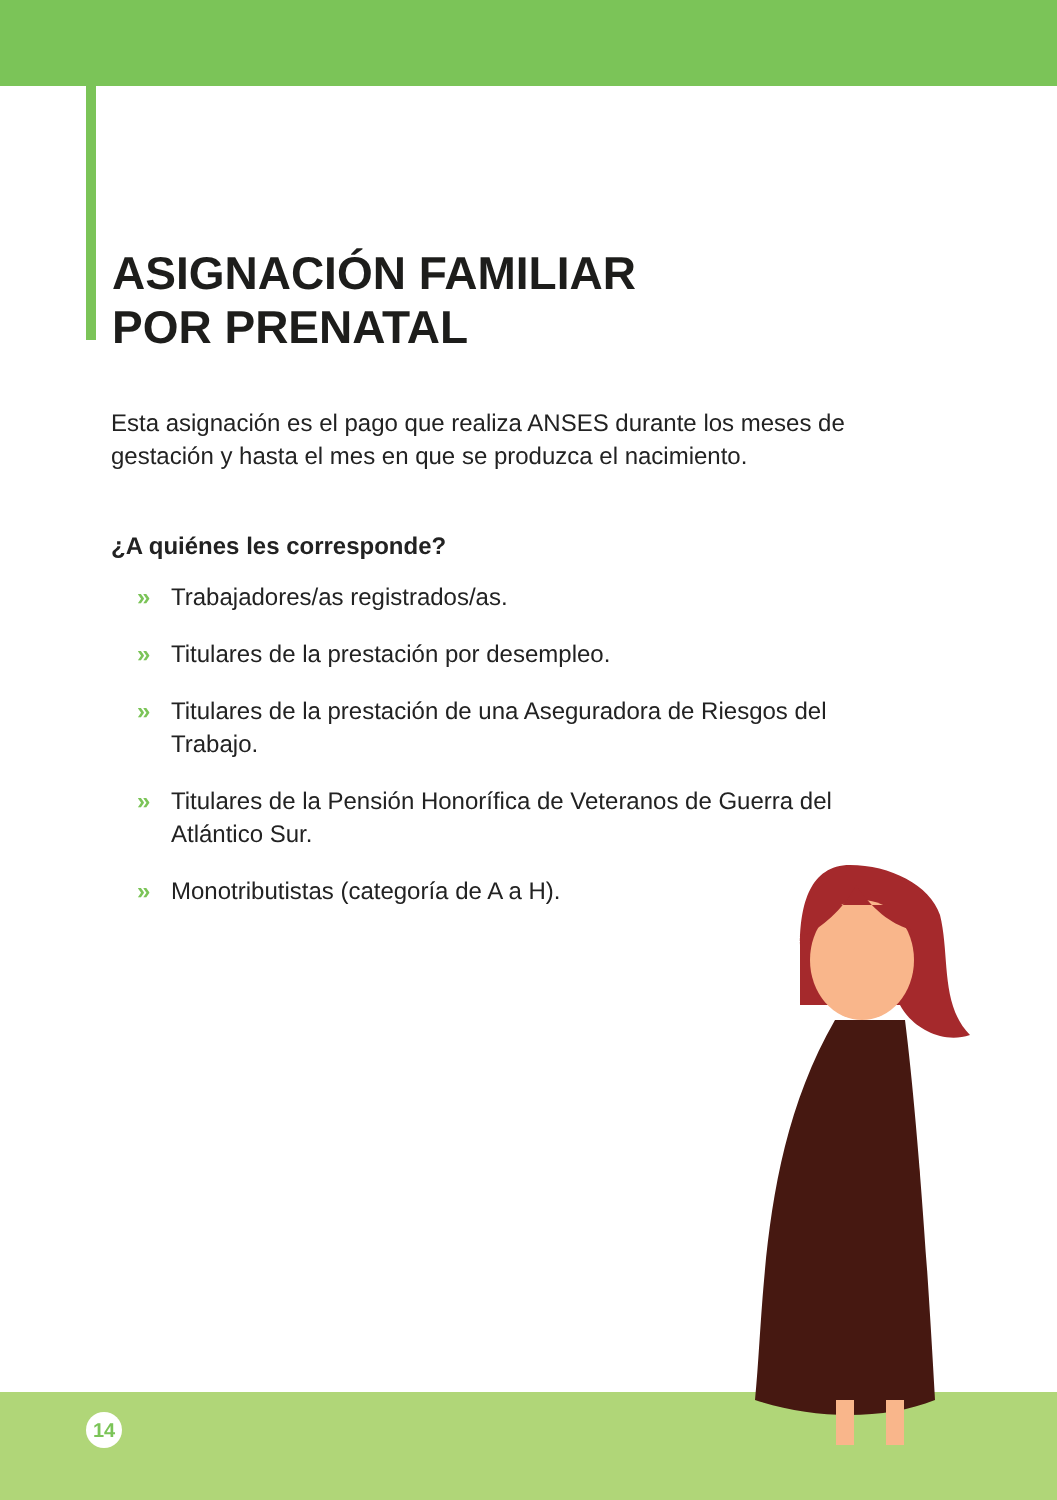ASIGNACIÓN FAMILIAR
POR PRENATAL
Esta asignación es el pago que realiza ANSES durante los meses de gestación y hasta el mes en que se produzca el nacimiento.
¿A quiénes les corresponde?
» Trabajadores/as registrados/as.
» Titulares de la prestación por desempleo.
» Titulares de la prestación de una Aseguradora de Riesgos del Trabajo.
» Titulares de la Pensión Honorífica de Veteranos de Guerra del Atlántico Sur.
» Monotributistas (categoría de A a H).
14